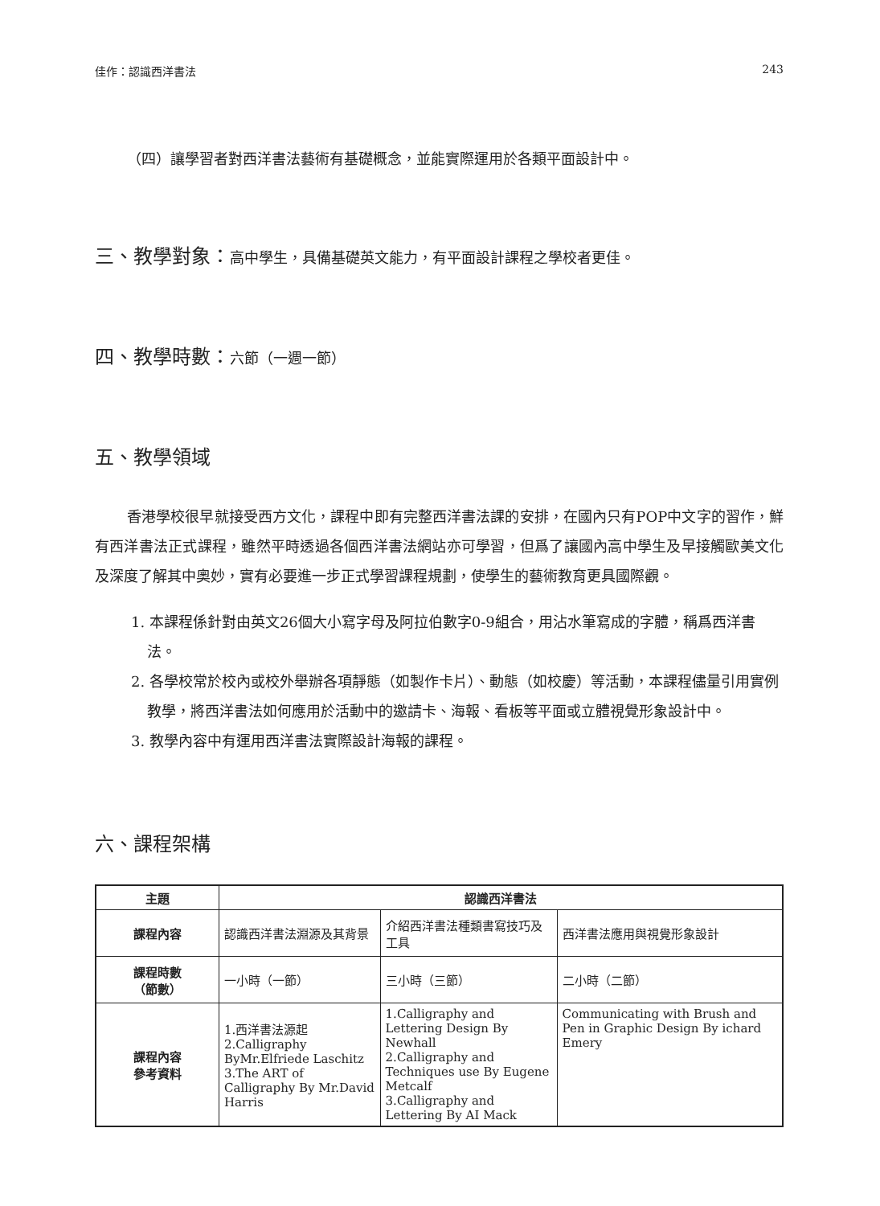佳作：認識西洋書法 243
（四）讓學習者對西洋書法藝術有基礎概念，並能實際運用於各類平面設計中。
三、教學對象：高中學生，具備基礎英文能力，有平面設計課程之學校者更佳。
四、教學時數：六節（一週一節）
五、教學領域
香港學校很早就接受西方文化，課程中即有完整西洋書法課的安排，在國內只有POP中文字的習作，鮮有西洋書法正式課程，雖然平時透過各個西洋書法網站亦可學習，但爲了讓國內高中學生及早接觸歐美文化及深度了解其中奧妙，實有必要進一步正式學習課程規劃，使學生的藝術教育更具國際觀。
1. 本課程係針對由英文26個大小寫字母及阿拉伯數字0-9組合，用沾水筆寫成的字體，稱爲西洋書法。
2. 各學校常於校內或校外舉辦各項靜態（如製作卡片）、動態（如校慶）等活動，本課程儘量引用實例教學，將西洋書法如何應用於活動中的邀請卡、海報、看板等平面或立體視覺形象設計中。
3. 教學內容中有運用西洋書法實際設計海報的課程。
六、課程架構
| 主題 | 認識西洋書法 | | |
| --- | --- | --- | --- |
| 課程內容 | 認識西洋書法淵源及其背景 | 介紹西洋書法種類書寫技巧及工具 | 西洋書法應用與視覺形象設計 |
| 課程時數 （節數） | 一小時（一節） | 三小時（三節） | 二小時（二節） |
| 課程內容 參考資料 | 1.西洋書法源起 2.Calligraphy ByMr.Elfriede Laschitz 3.The ART of Calligraphy By Mr.David Harris | 1.Calligraphy and Lettering Design By Newhall 2.Calligraphy and Techniques use By Eugene Metcalf 3.Calligraphy and Lettering By AI Mack | Communicating with Brush and Pen in Graphic Design By ichard Emery |